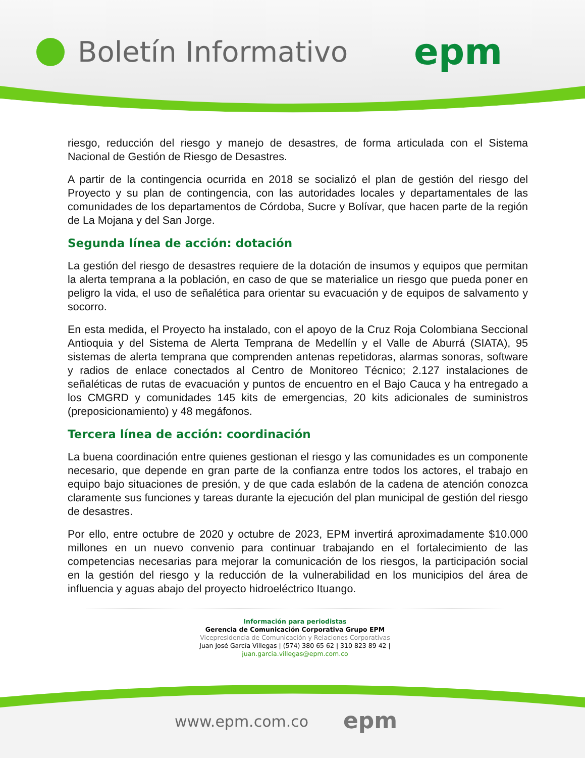Boletín Informativo epm
riesgo, reducción del riesgo y manejo de desastres, de forma articulada con el Sistema Nacional de Gestión de Riesgo de Desastres.
A partir de la contingencia ocurrida en 2018 se socializó el plan de gestión del riesgo del Proyecto y su plan de contingencia, con las autoridades locales y departamentales de las comunidades de los departamentos de Córdoba, Sucre y Bolívar, que hacen parte de la región de La Mojana y del San Jorge.
Segunda línea de acción: dotación
La gestión del riesgo de desastres requiere de la dotación de insumos y equipos que permitan la alerta temprana a la población, en caso de que se materialice un riesgo que pueda poner en peligro la vida, el uso de señalética para orientar su evacuación y de equipos de salvamento y socorro.
En esta medida, el Proyecto ha instalado, con el apoyo de la Cruz Roja Colombiana Seccional Antioquia y del Sistema de Alerta Temprana de Medellín y el Valle de Aburrá (SIATA), 95 sistemas de alerta temprana que comprenden antenas repetidoras, alarmas sonoras, software y radios de enlace conectados al Centro de Monitoreo Técnico; 2.127 instalaciones de señaléticas de rutas de evacuación y puntos de encuentro en el Bajo Cauca y ha entregado a los CMGRD y comunidades 145 kits de emergencias, 20 kits adicionales de suministros (preposicionamiento) y 48 megáfonos.
Tercera línea de acción: coordinación
La buena coordinación entre quienes gestionan el riesgo y las comunidades es un componente necesario, que depende en gran parte de la confianza entre todos los actores, el trabajo en equipo bajo situaciones de presión, y de que cada eslabón de la cadena de atención conozca claramente sus funciones y tareas durante la ejecución del plan municipal de gestión del riesgo de desastres.
Por ello, entre octubre de 2020 y octubre de 2023, EPM invertirá aproximadamente $10.000 millones en un nuevo convenio para continuar trabajando en el fortalecimiento de las competencias necesarias para mejorar la comunicación de los riesgos, la participación social en la gestión del riesgo y la reducción de la vulnerabilidad en los municipios del área de influencia y aguas abajo del proyecto hidroeléctrico Ituango.
Información para periodistas
Gerencia de Comunicación Corporativa Grupo EPM
Vicepresidencia de Comunicación y Relaciones Corporativas
Juan José García Villegas | (574) 380 65 62 | 310 823 89 42 |
juan.garcia.villegas@epm.com.co
www.epm.com.co epm